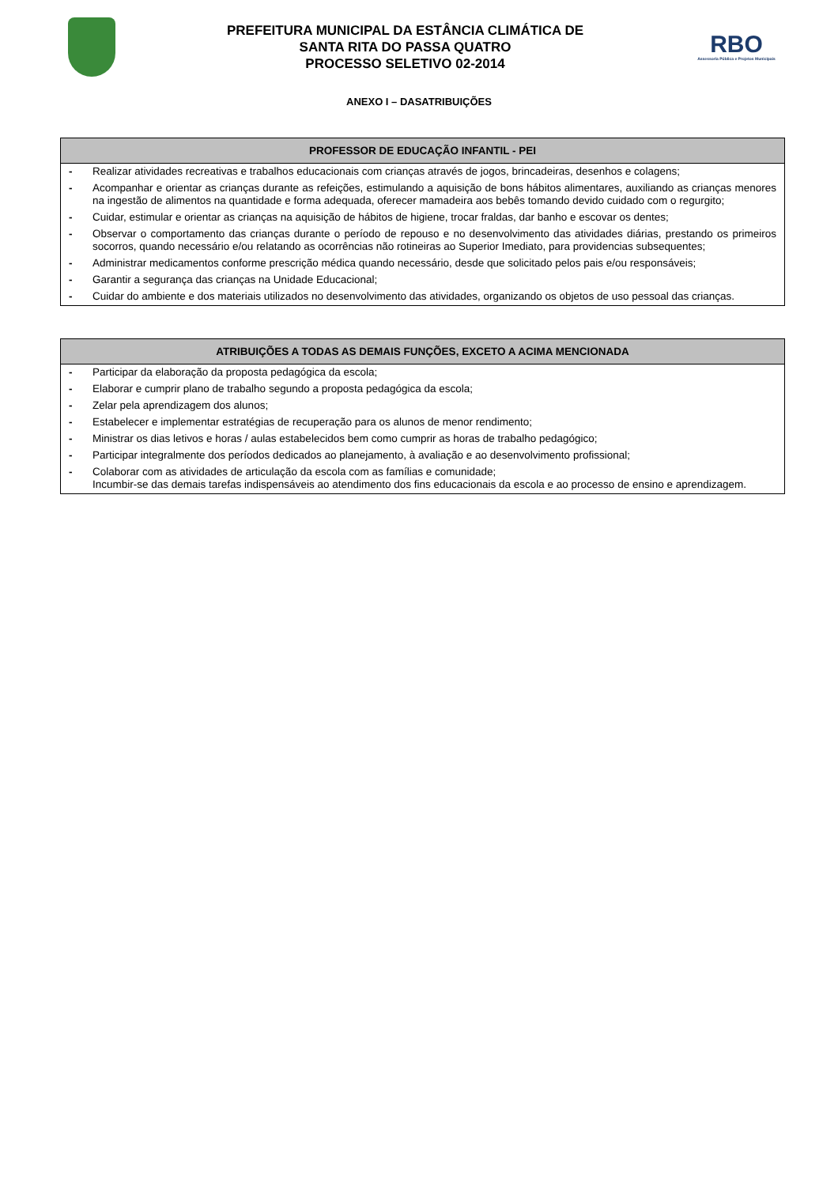PREFEITURA MUNICIPAL DA ESTÂNCIA CLIMÁTICA DE
SANTA RITA DO PASSA QUATRO
PROCESSO SELETIVO 02-2014
RBO
Assessoria Pública e Projetos Municipais
ANEXO I – DASATRIBUIÇÕES
| PROFESSOR DE EDUCAÇÃO INFANTIL - PEI | |
| --- | --- |
| - | Realizar atividades recreativas e trabalhos educacionais com crianças através de jogos, brincadeiras, desenhos e colagens; |
| - | Acompanhar e orientar as crianças durante as refeições, estimulando a aquisição de bons hábitos alimentares, auxiliando as crianças menores na ingestão de alimentos na quantidade e forma adequada, oferecer mamadeira aos bebês tomando devido cuidado com o regurgito; |
| - | Cuidar, estimular e orientar as crianças na aquisição de hábitos de higiene, trocar fraldas, dar banho e escovar os dentes; |
| - | Observar o comportamento das crianças durante o período de repouso e no desenvolvimento das atividades diárias, prestando os primeiros socorros, quando necessário e/ou relatando as ocorrências não rotineiras ao Superior Imediato, para providencias subsequentes; |
| - | Administrar medicamentos conforme prescrição médica quando necessário, desde que solicitado pelos pais e/ou responsáveis; |
| - | Garantir a segurança das crianças na Unidade Educacional; |
| - | Cuidar do ambiente e dos materiais utilizados no desenvolvimento das atividades, organizando os objetos de uso pessoal das crianças. |
| ATRIBUIÇÕES A TODAS AS DEMAIS FUNÇÕES, EXCETO A ACIMA MENCIONADA | |
| --- | --- |
| - | Participar da elaboração da proposta pedagógica da escola; |
| - | Elaborar e cumprir plano de trabalho segundo a proposta pedagógica da escola; |
| - | Zelar pela aprendizagem dos alunos; |
| - | Estabelecer e implementar estratégias de recuperação para os alunos de menor rendimento; |
| - | Ministrar os dias letivos e horas / aulas estabelecidos bem como cumprir as horas de trabalho pedagógico; |
| - | Participar integralmente dos períodos dedicados ao planejamento, à avaliação e ao desenvolvimento profissional; |
| - | Colaborar com as atividades de articulação da escola com as famílias e comunidade; Incumbir-se das demais tarefas indispensáveis ao atendimento dos fins educacionais da escola e ao processo de ensino e aprendizagem. |